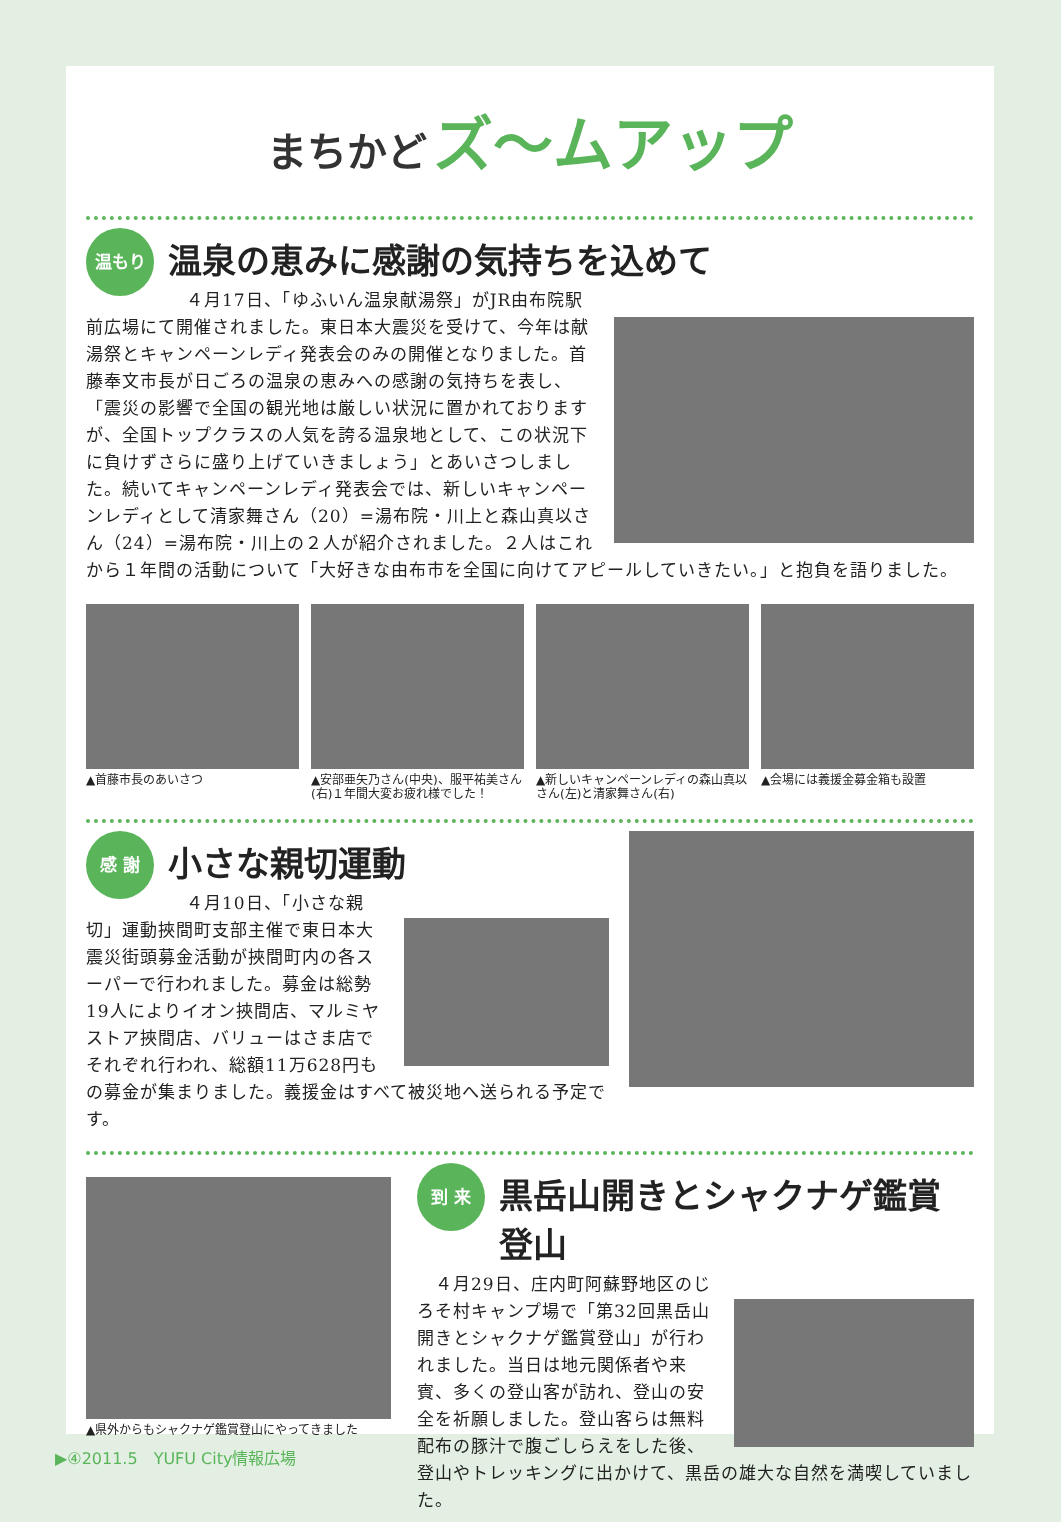まちかど ズ〜ムアップ
温もり
温泉の恵みに感謝の気持ちを込めて
　４月17日、「ゆふいん温泉献湯祭」がJR由布院駅前広場にて開催されました。東日本大震災を受けて、今年は献湯祭とキャンペーンレディ発表会のみの開催となりました。首藤奉文市長が日ごろの温泉の恵みへの感謝の気持ちを表し、「震災の影響で全国の観光地は厳しい状況に置かれておりますが、全国トップクラスの人気を誇る温泉地として、この状況下に負けずさらに盛り上げていきましょう」とあいさつしました。続いてキャンペーンレディ発表会では、新しいキャンペーンレディとして清家舞さん（20）=湯布院・川上と森山真以さん（24）=湯布院・川上の２人が紹介されました。２人はこれから１年間の活動について「大好きな由布市を全国に向けてアピールしていきたい。」と抱負を語りました。
▲首藤市長のあいさつ ▲安部亜矢乃さん(中央)、服平祐美さん(右)１年間大変お疲れ様でした！
▲新しいキャンペーンレディの森山真以さん(左)と清家舞さん(右)
▲会場には義援金募金箱も設置
感 謝
小さな親切運動
　４月10日、「小さな親切」運動挾間町支部主催で東日本大震災街頭募金活動が挾間町内の各スーパーで行われました。募金は総勢19人によりイオン挾間店、マルミヤストア挾間店、バリューはさま店でそれぞれ行われ、総額11万628円もの募金が集まりました。義援金はすべて被災地へ送られる予定です。
▲県外からもシャクナゲ鑑賞登山にやってきました
到 来
黒岳山開きとシャクナゲ鑑賞登山
　４月29日、庄内町阿蘇野地区のじろそ村キャンプ場で「第32回黒岳山開きとシャクナゲ鑑賞登山」が行われました。当日は地元関係者や来賓、多くの登山客が訪れ、登山の安全を祈願しました。登山客らは無料配布の豚汁で腹ごしらえをした後、登山やトレッキングに出かけて、黒岳の雄大な自然を満喫していました。
▶④2011.5　YUFU City情報広場